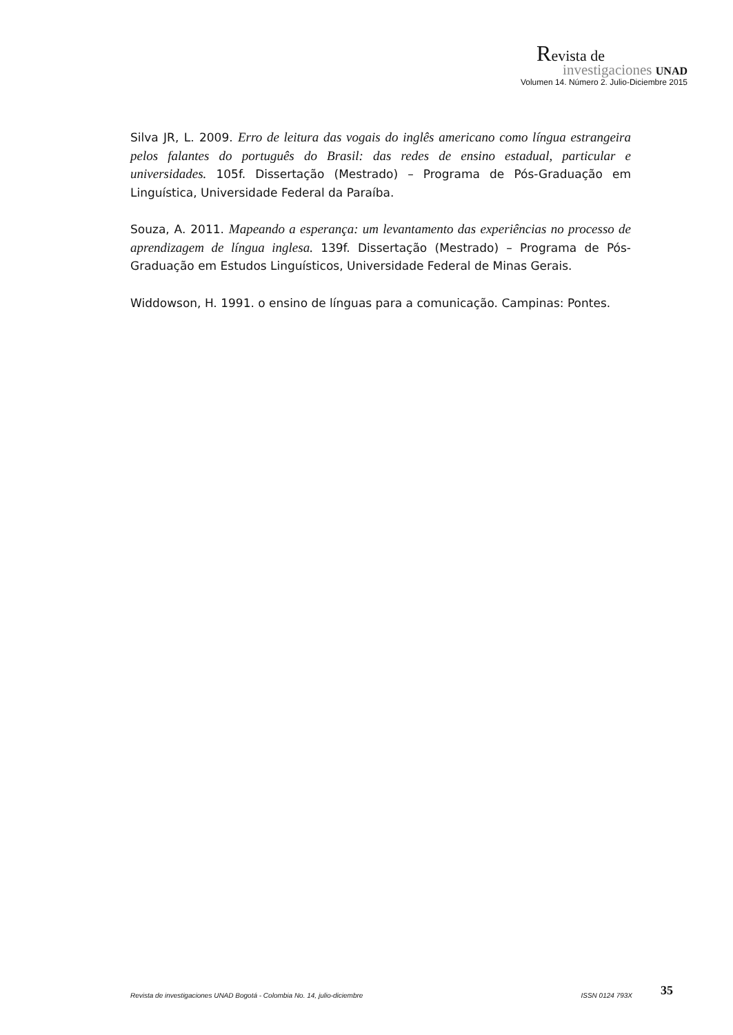Revista de
investigaciones UNAD
Volumen 14. Número 2. Julio-Diciembre 2015
Silva JR, L. 2009. Erro de leitura das vogais do inglês americano como língua estrangeira pelos falantes do português do Brasil: das redes de ensino estadual, particular e universidades. 105f. Dissertação (Mestrado) – Programa de Pós-Graduação em Linguística, Universidade Federal da Paraíba.
Souza, A. 2011. Mapeando a esperança: um levantamento das experiências no processo de aprendizagem de língua inglesa. 139f. Dissertação (Mestrado) – Programa de Pós-Graduação em Estudos Linguísticos, Universidade Federal de Minas Gerais.
Widdowson, H. 1991. o ensino de línguas para a comunicação. Campinas: Pontes.
Revista de investigaciones UNAD Bogotá - Colombia No. 14, julio-diciembre ISSN 0124 793X 35